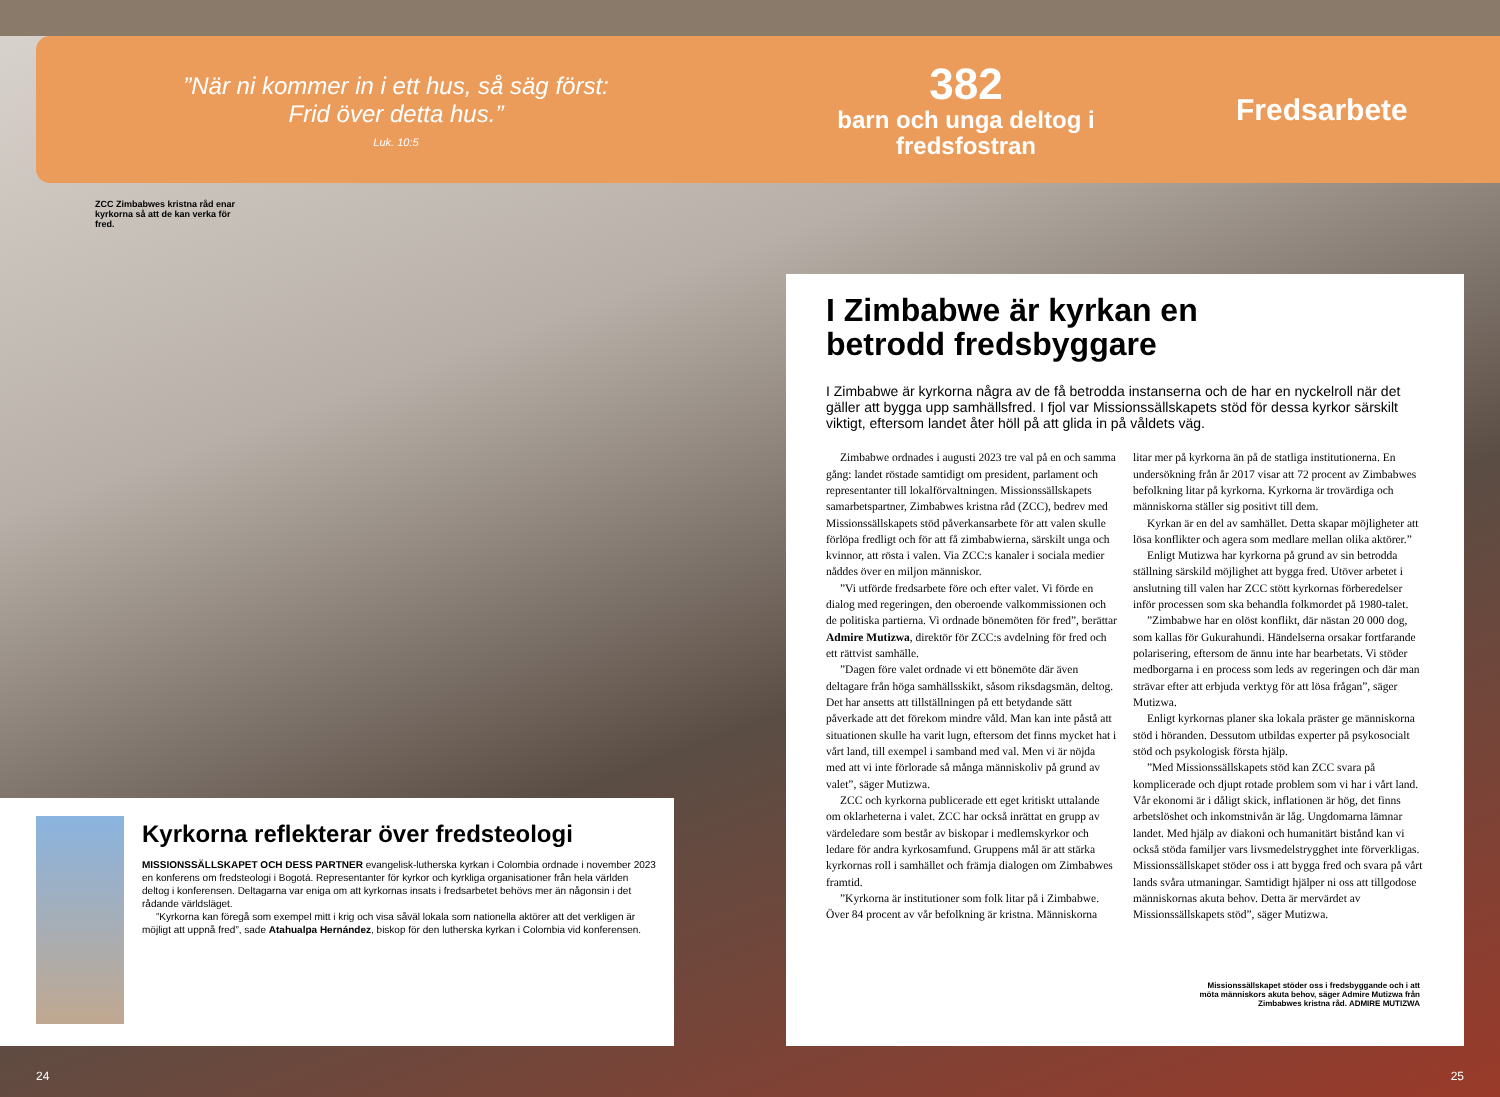”När ni kommer in i ett hus, så säg först:
Frid över detta hus.”
Luk. 10:5
382
barn och unga deltog i fredsfostran
Fredsarbete
ZCC Zimbabwes kristna råd enar kyrkorna så att de kan verka för fred.
I Zimbabwe är kyrkan en
betrodd fredsbyggare
I Zimbabwe är kyrkorna några av de få betrodda instanserna och de har en nyckelroll när det gäller att bygga upp samhällsfred. I fjol var Missionssällskapets stöd för dessa kyrkor särskilt viktigt, eftersom landet åter höll på att glida in på våldets väg.
Zimbabwe ordnades i augusti 2023 tre val på en och samma gång: landet röstade samtidigt om president, parlament och representanter till lokalförvaltningen. Missionssällskapets samarbetspartner, Zimbabwes kristna råd (ZCC), bedrev med Missionssällskapets stöd påverkansarbete för att valen skulle förlöpa fredligt och för att få zimbabwierna, särskilt unga och kvinnor, att rösta i valen. Via ZCC:s kanaler i sociala medier nåddes över en miljon människor.
”Vi utförde fredsarbete före och efter valet. Vi förde en dialog med regeringen, den oberoende valkommissionen och de politiska partierna. Vi ordnade bönemöten för fred”, berättar Admire Mutizwa, direktör för ZCC:s avdelning för fred och ett rättvist samhälle.
”Dagen före valet ordnade vi ett bönemöte där även deltagare från höga samhällsskikt, såsom riksdagsmän, deltog. Det har ansetts att tillställningen på ett betydande sätt påverkade att det förekom mindre våld. Man kan inte påstå att situationen skulle ha varit lugn, eftersom det finns mycket hat i vårt land, till exempel i samband med val. Men vi är nöjda med att vi inte förlorade så många människoliv på grund av valet”, säger Mutizwa.
ZCC och kyrkorna publicerade ett eget kritiskt uttalande om oklarheterna i valet. ZCC har också inrättat en grupp av värdeledare som består av biskopar i medlemskyrkor och ledare för andra kyrkosamfund. Gruppens mål är att stärka kyrkornas roll i samhället och främja dialogen om Zimbabwes framtid.
”Kyrkorna är institutioner som folk litar på i Zimbabwe. Över 84 procent av vår befolkning är kristna. Människorna litar mer på kyrkorna än på de statliga institutionerna. En undersökning från år 2017 visar att 72 procent av Zimbabwes befolkning litar på kyrkorna. Kyrkorna är trovärdiga och människorna ställer sig positivt till dem.
Kyrkan är en del av samhället. Detta skapar möjligheter att lösa konflikter och agera som medlare mellan olika aktörer.”
Enligt Mutizwa har kyrkorna på grund av sin betrodda ställning särskild möjlighet att bygga fred. Utöver arbetet i anslutning till valen har ZCC stött kyrkornas förberedelser inför processen som ska behandla folkmordet på 1980-talet.
”Zimbabwe har en olöst konflikt, där nästan 20 000 dog, som kallas för Gukurahundi. Händelserna orsakar fortfarande polarisering, eftersom de ännu inte har bearbetats. Vi stöder medborgarna i en process som leds av regeringen och där man strävar efter att erbjuda verktyg för att lösa frågan”, säger Mutizwa.
Enligt kyrkornas planer ska lokala präster ge människorna stöd i höranden. Dessutom utbildas experter på psykosocialt stöd och psykologisk första hjälp.
”Med Missionssällskapets stöd kan ZCC svara på komplicerade och djupt rotade problem som vi har i vårt land. Vår ekonomi är i dåligt skick, inflationen är hög, det finns arbetslöshet och inkomstnivån är låg. Ungdomarna lämnar landet. Med hjälp av diakoni och humanitärt bistånd kan vi också stöda familjer vars livsmedelstrygghet inte förverkligas. Missionssällskapet stöder oss i att bygga fred och svara på vårt lands svåra utmaningar. Samtidigt hjälper ni oss att tillgodose människornas akuta behov. Detta är mervärdet av Missionssällskapets stöd”, säger Mutizwa.
Missionssällskapet stöder oss i fredsbyggande och i att möta människors akuta behov, säger Admire Mutizwa från Zimbabwes kristna råd. ADMIRE MUTIZWA
Kyrkorna reflekterar över fredsteologi
MISSIONSSÄLLSKAPET OCH DESS PARTNER evangelisk-lutherska kyrkan i Colombia ordnade i november 2023 en konferens om fredsteologi i Bogotá. Representanter för kyrkor och kyrkliga organisationer från hela världen deltog i konferensen. Deltagarna var eniga om att kyrkornas insats i fredsarbetet behövs mer än någonsin i det rådande världsläget.
”Kyrkorna kan föregå som exempel mitt i krig och visa såväl lokala som nationella aktörer att det verkligen är möjligt att uppnå fred”, sade Atahualpa Hernández, biskop för den lutherska kyrkan i Colombia vid konferensen.
24 25